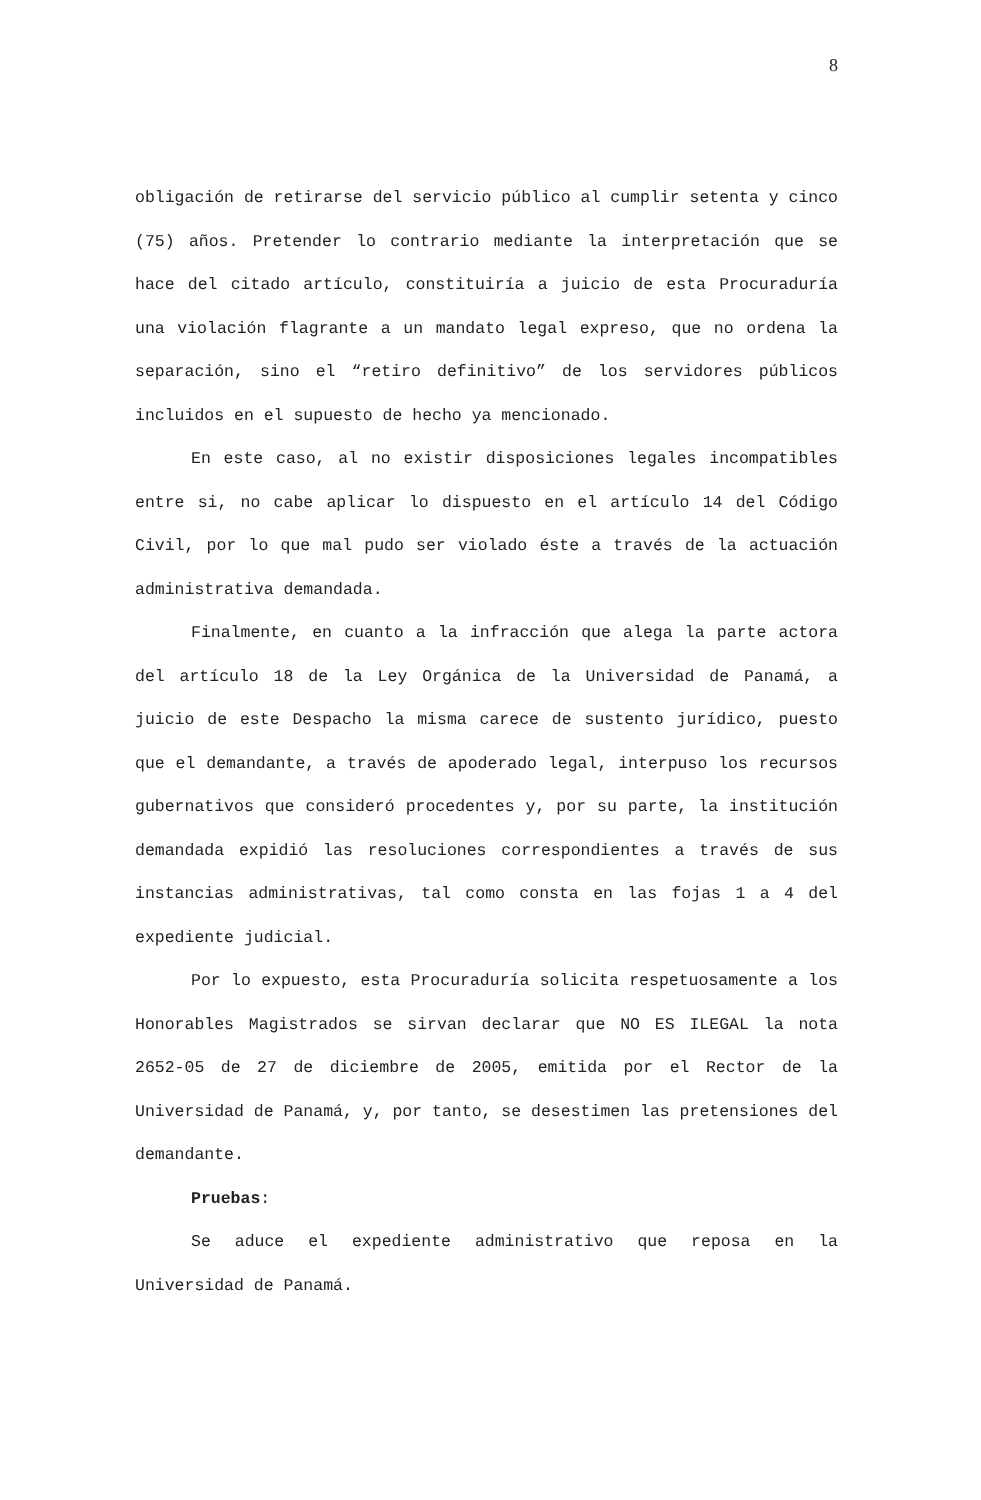8
obligación de retirarse del servicio público al cumplir setenta y cinco (75) años. Pretender lo contrario mediante la interpretación que se hace del citado artículo, constituiría a juicio de esta Procuraduría una violación flagrante a un mandato legal expreso, que no ordena la separación, sino el “retiro definitivo” de los servidores públicos incluidos en el supuesto de hecho ya mencionado.
En este caso, al no existir disposiciones legales incompatibles entre si, no cabe aplicar lo dispuesto en el artículo 14 del Código Civil, por lo que mal pudo ser violado éste a través de la actuación administrativa demandada.
Finalmente, en cuanto a la infracción que alega la parte actora del artículo 18 de la Ley Orgánica de la Universidad de Panamá, a juicio de este Despacho la misma carece de sustento jurídico, puesto que el demandante, a través de apoderado legal, interpuso los recursos gubernativos que consideró procedentes y, por su parte, la institución demandada expidió las resoluciones correspondientes a través de sus instancias administrativas, tal como consta en las fojas 1 a 4 del expediente judicial.
Por lo expuesto, esta Procuraduría solicita respetuosamente a los Honorables Magistrados se sirvan declarar que NO ES ILEGAL la nota 2652-05 de 27 de diciembre de 2005, emitida por el Rector de la Universidad de Panamá, y, por tanto, se desestimen las pretensiones del demandante.
Pruebas:
Se aduce el expediente administrativo que reposa en la Universidad de Panamá.